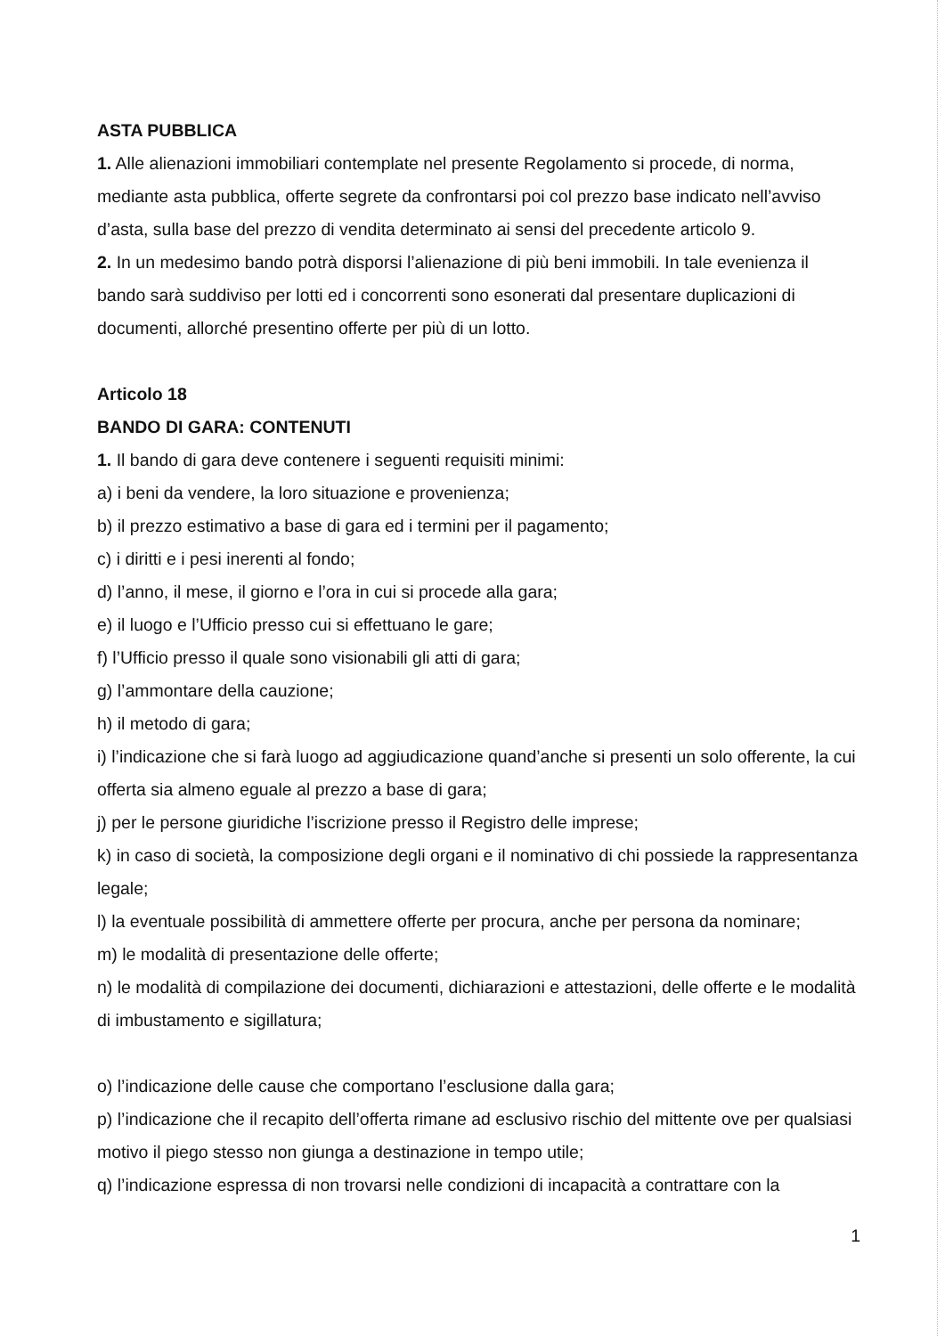ASTA PUBBLICA
1. Alle alienazioni immobiliari contemplate nel presente Regolamento si procede, di norma, mediante asta pubblica, offerte segrete da confrontarsi poi col prezzo base indicato nell’avviso d’asta, sulla base del prezzo di vendita determinato ai sensi del precedente articolo 9.
2. In un medesimo bando potrà disporsi l’alienazione di più beni immobili. In tale evenienza il bando sarà suddiviso per lotti ed i concorrenti sono esonerati dal presentare duplicazioni di documenti, allorché presentino offerte per più di un lotto.
Articolo 18
BANDO DI GARA: CONTENUTI
1. Il bando di gara deve contenere i seguenti requisiti minimi:
a) i beni da vendere, la loro situazione e provenienza;
b) il prezzo estimativo a base di gara ed i termini per il pagamento;
c) i diritti e i pesi inerenti al fondo;
d) l’anno, il mese, il giorno e l’ora in cui si procede alla gara;
e) il luogo e l’Ufficio presso cui si effettuano le gare;
f) l’Ufficio presso il quale sono visionabili gli atti di gara;
g) l’ammontare della cauzione;
h) il metodo di gara;
i) l’indicazione che si farà luogo ad aggiudicazione quand’anche si presenti un solo offerente, la cui offerta sia almeno eguale al prezzo a base di gara;
j) per le persone giuridiche l’iscrizione presso il Registro delle imprese;
k) in caso di società, la composizione degli organi e il nominativo di chi possiede la rappresentanza legale;
l) la eventuale possibilità di ammettere offerte per procura, anche per persona da nominare;
m) le modalità di presentazione delle offerte;
n) le modalità di compilazione dei documenti, dichiarazioni e attestazioni, delle offerte e le modalità di imbustamento e sigillatura;
o) l’indicazione delle cause che comportano l’esclusione dalla gara;
p) l’indicazione che il recapito dell’offerta rimane ad esclusivo rischio del mittente ove per qualsiasi motivo il piego stesso non giunga a destinazione in tempo utile;
q) l’indicazione espressa di non trovarsi nelle condizioni di incapacità a contrattare con la
1